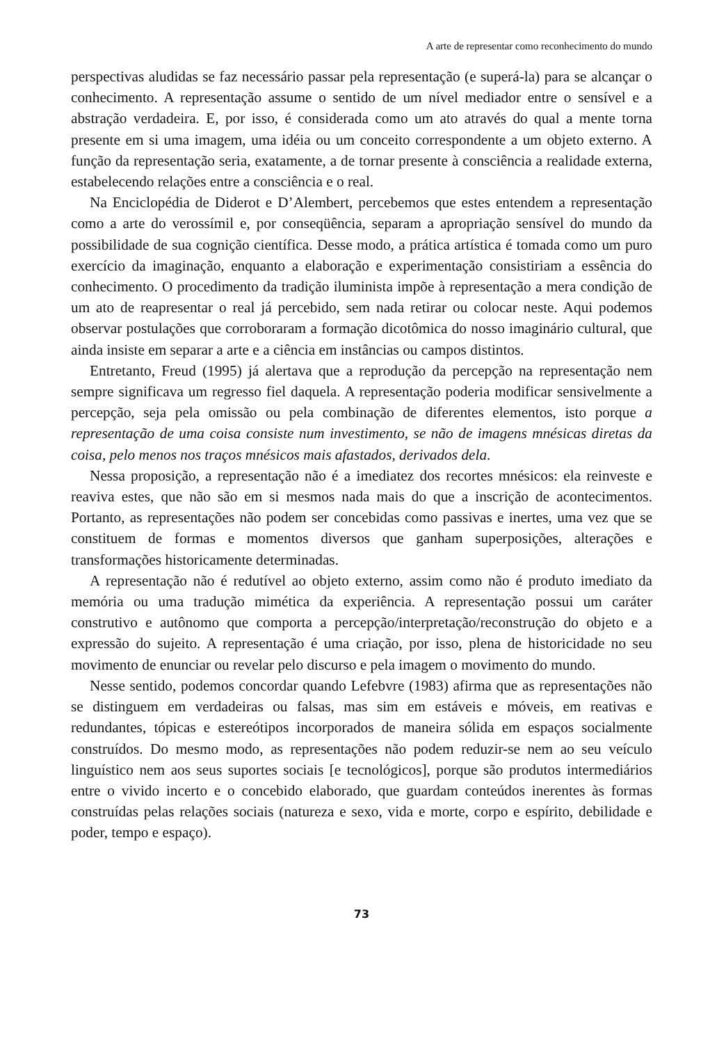A arte de representar como reconhecimento do mundo
perspectivas aludidas se faz necessário passar pela representação (e superá-la) para se alcançar o conhecimento. A representação assume o sentido de um nível mediador entre o sensível e a abstração verdadeira. E, por isso, é considerada como um ato através do qual a mente torna presente em si uma imagem, uma idéia ou um conceito correspondente a um objeto externo. A função da representação seria, exatamente, a de tornar presente à consciência a realidade externa, estabelecendo relações entre a consciência e o real.
Na Enciclopédia de Diderot e D’Alembert, percebemos que estes entendem a representação como a arte do verossímil e, por conseqüência, separam a apropriação sensível do mundo da possibilidade de sua cognição científica. Desse modo, a prática artística é tomada como um puro exercício da imaginação, enquanto a elaboração e experimentação consistiriam a essência do conhecimento. O procedimento da tradição iluminista impõe à representação a mera condição de um ato de reapresentar o real já percebido, sem nada retirar ou colocar neste. Aqui podemos observar postulações que corroboraram a formação dicotômica do nosso imaginário cultural, que ainda insiste em separar a arte e a ciência em instâncias ou campos distintos.
Entretanto, Freud (1995) já alertava que a reprodução da percepção na representação nem sempre significava um regresso fiel daquela. A representação poderia modificar sensivelmente a percepção, seja pela omissão ou pela combinação de diferentes elementos, isto porque a representação de uma coisa consiste num investimento, se não de imagens mnésicas diretas da coisa, pelo menos nos traços mnésicos mais afastados, derivados dela.
Nessa proposição, a representação não é a imediatez dos recortes mnésicos: ela reinveste e reaviva estes, que não são em si mesmos nada mais do que a inscrição de acontecimentos. Portanto, as representações não podem ser concebidas como passivas e inertes, uma vez que se constituem de formas e momentos diversos que ganham superposições, alterações e transformações historicamente determinadas.
A representação não é redutível ao objeto externo, assim como não é produto imediato da memória ou uma tradução mimética da experiência. A representação possui um caráter construtivo e autônomo que comporta a percepção/interpretação/reconstrução do objeto e a expressão do sujeito. A representação é uma criação, por isso, plena de historicidade no seu movimento de enunciar ou revelar pelo discurso e pela imagem o movimento do mundo.
Nesse sentido, podemos concordar quando Lefebvre (1983) afirma que as representações não se distinguem em verdadeiras ou falsas, mas sim em estáveis e móveis, em reativas e redundantes, tópicas e estereótipos incorporados de maneira sólida em espaços socialmente construídos. Do mesmo modo, as representações não podem reduzir-se nem ao seu veículo linguístico nem aos seus suportes sociais [e tecnológicos], porque são produtos intermediários entre o vivido incerto e o concebido elaborado, que guardam conteúdos inerentes às formas construídas pelas relações sociais (natureza e sexo, vida e morte, corpo e espírito, debilidade e poder, tempo e espaço).
73